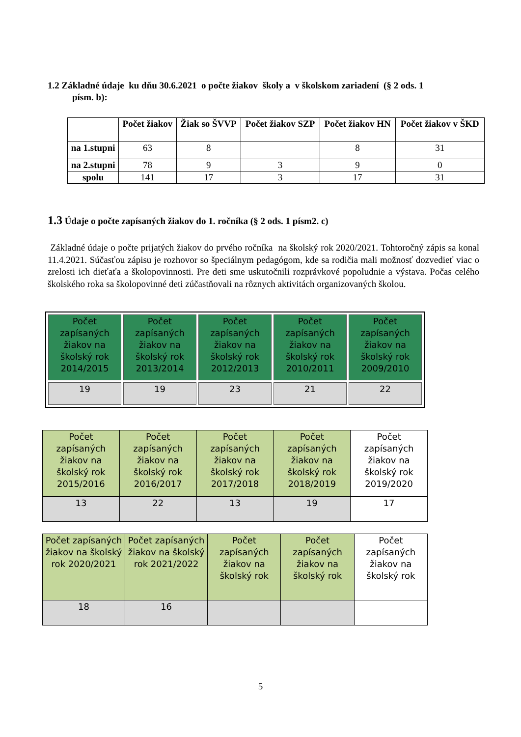1.2 Základné údaje ku dňu 30.6.2021 o počte žiakov školy a v školskom zariadení (§ 2 ods. 1
písm. b):
| | Počet žiakov | Žiak so ŠVVP | Počet žiakov SZP | Počet žiakov HN | Počet žiakov v ŠKD |
| --- | --- | --- | --- | --- | --- |
| na 1.stupni | 63 | 8 | | 8 | 31 |
| na 2.stupni | 78 | 9 | 3 | 9 | 0 |
| spolu | 141 | 17 | 3 | 17 | 31 |
1.3 Údaje o počte zapísaných žiakov do 1. ročníka (§ 2 ods. 1 písm2. c)
Základné údaje o počte prijatých žiakov do prvého ročníka na školský rok 2020/2021. Tohtoročný zápis sa konal 11.4.2021. Súčasťou zápisu je rozhovor so špeciálnym pedagógom, kde sa rodičia mali možnosť dozvedieť viac o zrelosti ich dieťaťa a školopovinnosti. Pre deti sme uskutočnili rozprávkové popoludnie a výstava. Počas celého školského roka sa školopovinné deti zúčastňovali na rôznych aktivitách organizovaných školou.
| Počet zapísaných žiakov na školský rok 2014/2015 | Počet zapísaných žiakov na školský rok 2013/2014 | Počet zapísaných žiakov na školský rok 2012/2013 | Počet zapísaných žiakov na školský rok 2010/2011 | Počet zapísaných žiakov na školský rok 2009/2010 |
| 19 | 19 | 23 | 21 | 22 |
| Počet zapísaných žiakov na školský rok 2015/2016 | Počet zapísaných žiakov na školský rok 2016/2017 | Počet zapísaných žiakov na školský rok 2017/2018 | Počet zapísaných žiakov na školský rok 2018/2019 | Počet zapísaných žiakov na školský rok 2019/2020 |
| 13 | 22 | 13 | 19 | 17 |
| Počet zapísaných žiakov na školský rok 2020/2021 | Počet zapísaných žiakov na školský rok 2021/2022 | Počet zapísaných žiakov na školský rok | Počet zapísaných žiakov na školský rok | Počet zapísaných žiakov na školský rok |
| 18 | 16 | | | |
5